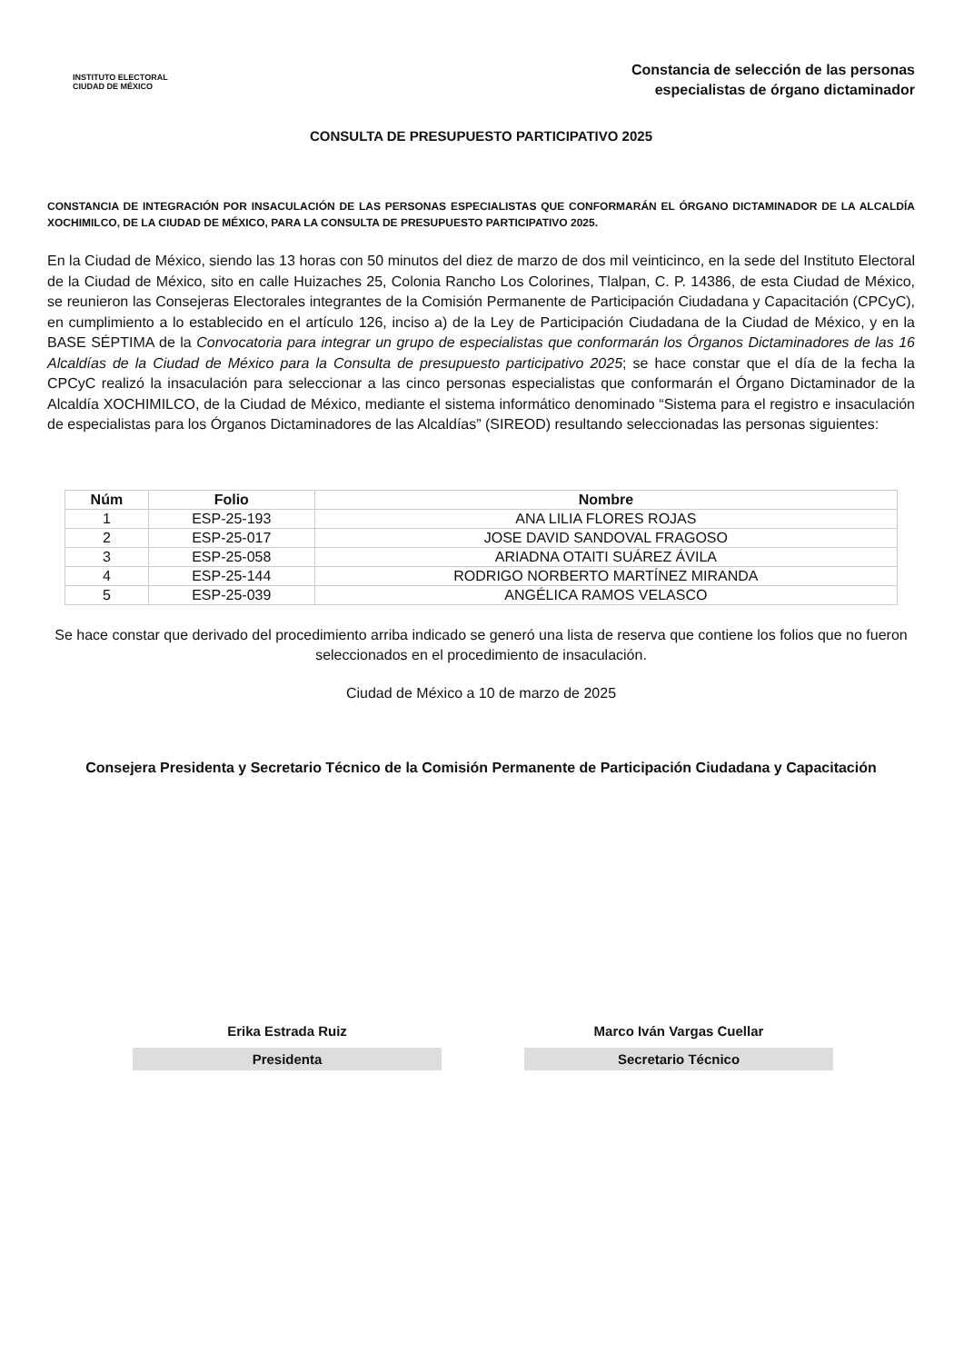INSTITUTO ELECTORAL
CIUDAD DE MÉXICO
Constancia de selección de las personas
especialistas de órgano dictaminador
CONSULTA DE PRESUPUESTO PARTICIPATIVO 2025
CONSTANCIA DE INTEGRACIÓN POR INSACULACIÓN DE LAS PERSONAS ESPECIALISTAS QUE CONFORMARÁN EL ÓRGANO DICTAMINADOR DE LA ALCALDÍA XOCHIMILCO, DE LA CIUDAD DE MÉXICO, PARA LA CONSULTA DE PRESUPUESTO PARTICIPATIVO 2025.
En la Ciudad de México, siendo las 13 horas con 50 minutos del diez de marzo de dos mil veinticinco, en la sede del Instituto Electoral de la Ciudad de México, sito en calle Huizaches 25, Colonia Rancho Los Colorines, Tlalpan, C. P. 14386, de esta Ciudad de México, se reunieron las Consejeras Electorales integrantes de la Comisión Permanente de Participación Ciudadana y Capacitación (CPCyC), en cumplimiento a lo establecido en el artículo 126, inciso a) de la Ley de Participación Ciudadana de la Ciudad de México, y en la BASE SÉPTIMA de la Convocatoria para integrar un grupo de especialistas que conformarán los Órganos Dictaminadores de las 16 Alcaldías de la Ciudad de México para la Consulta de presupuesto participativo 2025; se hace constar que el día de la fecha la CPCyC realizó la insaculación para seleccionar a las cinco personas especialistas que conformarán el Órgano Dictaminador de la Alcaldía XOCHIMILCO, de la Ciudad de México, mediante el sistema informático denominado “Sistema para el registro e insaculación de especialistas para los Órganos Dictaminadores de las Alcaldías” (SIREOD) resultando seleccionadas las personas siguientes:
| Núm | Folio | Nombre |
| --- | --- | --- |
| 1 | ESP-25-193 | ANA LILIA FLORES ROJAS |
| 2 | ESP-25-017 | JOSE DAVID SANDOVAL FRAGOSO |
| 3 | ESP-25-058 | ARIADNA OTAITI SUÁREZ ÁVILA |
| 4 | ESP-25-144 | RODRIGO NORBERTO MARTÍNEZ MIRANDA |
| 5 | ESP-25-039 | ANGÉLICA RAMOS VELASCO |
Se hace constar que derivado del procedimiento arriba indicado se generó una lista de reserva que contiene los folios que no fueron seleccionados en el procedimiento de insaculación.
Ciudad de México a 10 de marzo de 2025
Consejera Presidenta y Secretario Técnico de la Comisión Permanente de Participación Ciudadana y Capacitación
Erika Estrada Ruiz
Presidenta
Marco Iván Vargas Cuellar
Secretario Técnico